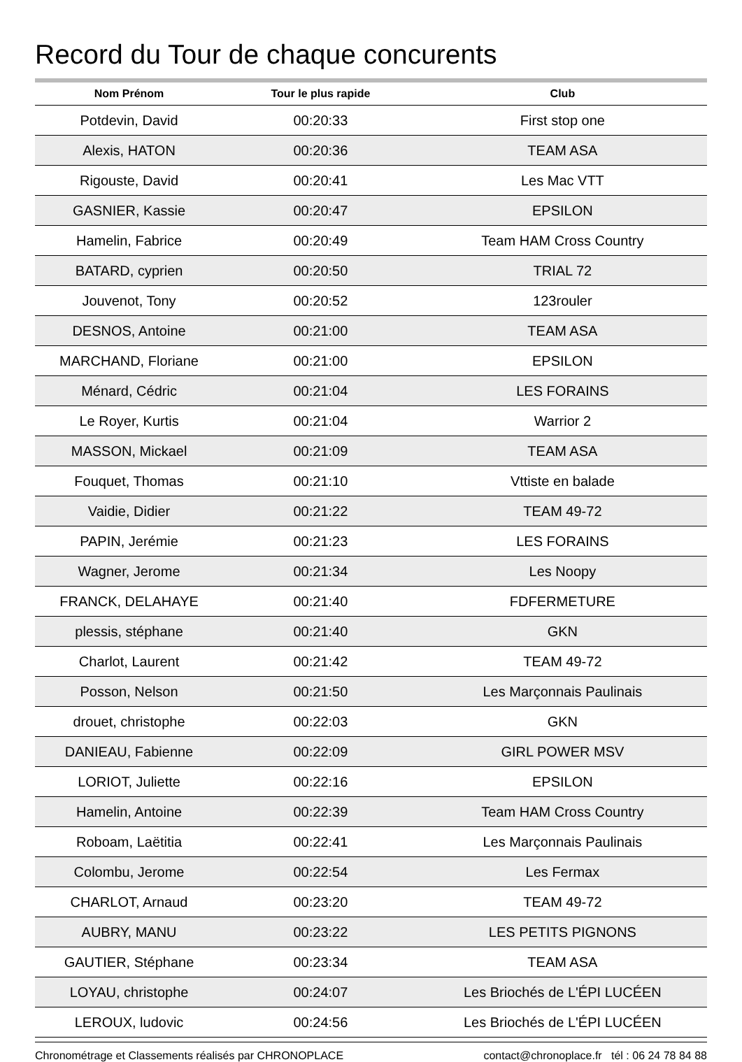Record du Tour de chaque concurents
| Nom Prénom | Tour le plus rapide | Club |
| --- | --- | --- |
| Potdevin, David | 00:20:33 | First stop one |
| Alexis, HATON | 00:20:36 | TEAM ASA |
| Rigouste, David | 00:20:41 | Les Mac VTT |
| GASNIER, Kassie | 00:20:47 | EPSILON |
| Hamelin, Fabrice | 00:20:49 | Team HAM Cross Country |
| BATARD, cyprien | 00:20:50 | TRIAL 72 |
| Jouvenot, Tony | 00:20:52 | 123rouler |
| DESNOS, Antoine | 00:21:00 | TEAM ASA |
| MARCHAND, Floriane | 00:21:00 | EPSILON |
| Ménard, Cédric | 00:21:04 | LES FORAINS |
| Le Royer, Kurtis | 00:21:04 | Warrior 2 |
| MASSON, Mickael | 00:21:09 | TEAM ASA |
| Fouquet, Thomas | 00:21:10 | Vttiste en balade |
| Vaidie, Didier | 00:21:22 | TEAM 49-72 |
| PAPIN, Jerémie | 00:21:23 | LES FORAINS |
| Wagner, Jerome | 00:21:34 | Les Noopy |
| FRANCK, DELAHAYE | 00:21:40 | FDFERMETURE |
| plessis, stéphane | 00:21:40 | GKN |
| Charlot, Laurent | 00:21:42 | TEAM 49-72 |
| Posson, Nelson | 00:21:50 | Les Marçonnais Paulinais |
| drouet, christophe | 00:22:03 | GKN |
| DANIEAU, Fabienne | 00:22:09 | GIRL POWER MSV |
| LORIOT, Juliette | 00:22:16 | EPSILON |
| Hamelin, Antoine | 00:22:39 | Team HAM Cross Country |
| Roboam, Laëtitia | 00:22:41 | Les Marçonnais Paulinais |
| Colombu, Jerome | 00:22:54 | Les Fermax |
| CHARLOT, Arnaud | 00:23:20 | TEAM 49-72 |
| AUBRY, MANU | 00:23:22 | LES PETITS PIGNONS |
| GAUTIER, Stéphane | 00:23:34 | TEAM ASA |
| LOYAU, christophe | 00:24:07 | Les Briochés de L'ÉPI LUCÉEN |
| LEROUX, ludovic | 00:24:56 | Les Briochés de L'ÉPI LUCÉEN |
Chronométrage et Classements réalisés par CHRONOPLACE contact@chronoplace.fr tél : 06 24 78 84 88